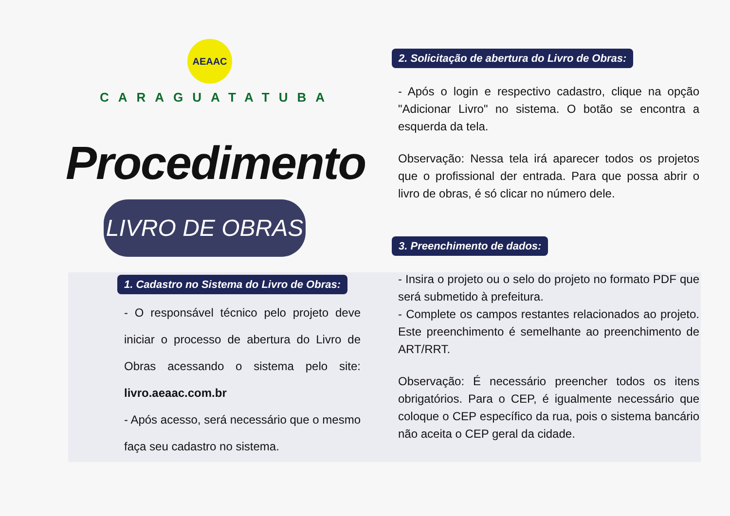AEAAC
CARAGUATATUBA
Procedimento
LIVRO DE OBRAS
1. Cadastro no Sistema do Livro de Obras:
- O responsável técnico pelo projeto deve iniciar o processo de abertura do Livro de Obras acessando o sistema pelo site: livro.aeaac.com.br
- Após acesso, será necessário que o mesmo faça seu cadastro no sistema.
2. Solicitação de abertura do Livro de Obras:
- Após o login e respectivo cadastro, clique na opção "Adicionar Livro" no sistema. O botão se encontra a esquerda da tela.
Observação: Nessa tela irá aparecer todos os projetos que o profissional der entrada. Para que possa abrir o livro de obras, é só clicar no número dele.
3. Preenchimento de dados:
- Insira o projeto ou o selo do projeto no formato PDF que será submetido à prefeitura.
- Complete os campos restantes relacionados ao projeto. Este preenchimento é semelhante ao preenchimento de ART/RRT.
Observação: É necessário preencher todos os itens obrigatórios. Para o CEP, é igualmente necessário que coloque o CEP específico da rua, pois o sistema bancário não aceita o CEP geral da cidade.